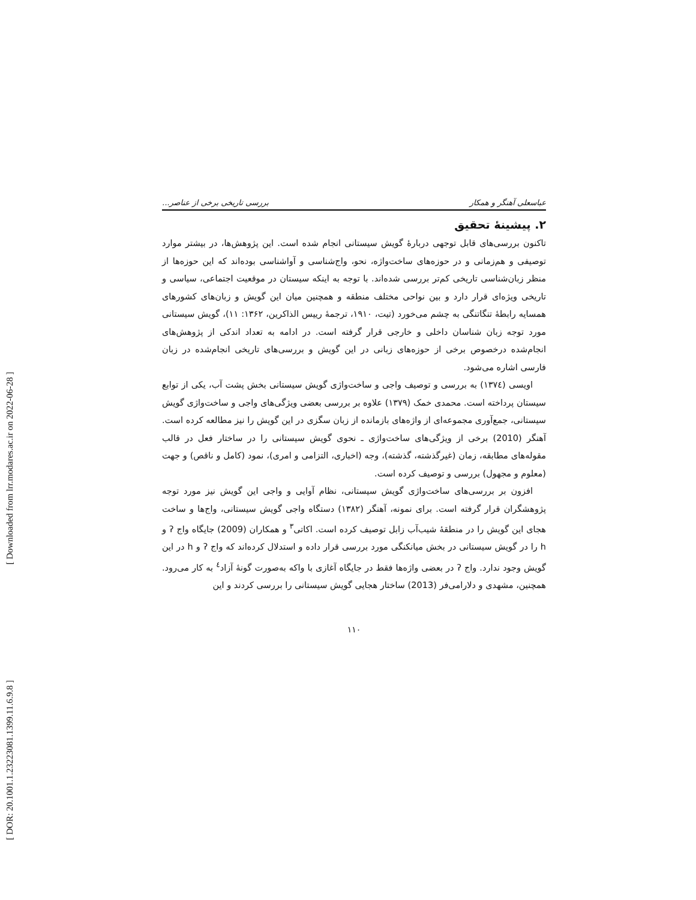[ DOR: 20.1001.1.23223081.1399.11.6.9.8 ] [ Downloaded from lrr.modares.ac.ir on 2022-06-28 ]
عباسعلی آهنگر و همکار بررسی تاریخی برخی از عناصر...
۲. پیشینهٔ تحقیق
تاکنون بررسی‌های قابل توجهی دربارهٔ گویش سیستانی انجام شده است. این پژوهش‌ها، در بیشتر موارد توصیفی و هم‌زمانی و در حوزه‌های ساخت‌واژه، نحو، واج‌شناسی و آواشناسی بوده‌اند که این حوزه‌ها از منظر زبان‌شناسی تاریخی کم‌تر بررسی شده‌اند. با توجه به اینکه سیستان در موقعیت اجتماعی، سیاسی و تاریخی ویژه‌ای قرار دارد و بین نواحی مختلف منطقه و همچنین میان این گویش و زبان‌های کشورهای همسایه رابطهٔ تنگاتنگی به چشم می‌خورد (تیت، ۱۹۱۰، ترجمهٔ رییس الذاکرین، ۱۳۶۲: ۱۱)، گویش سیستانی مورد توجه زبان شناسان داخلی و خارجی قرار گرفته است. در ادامه به تعداد اندکی از پژوهش‌های انجام‌شده درخصوص برخی از حوزه‌های زبانی در این گویش و بررسی‌های تاریخی انجام‌شده در زبان فارسی اشاره می‌شود.
اویسی (۱۳۷٤) به بررسی و توصیف واجی و ساخت‌واژی گویش سیستانی بخش پشت آب، یکی از توابع سیستان پرداخته است. محمدی خمک (۱۳۷۹) علاوه بر بررسی بعضی ویژگی‌های واجی و ساخت‌واژی گویش سیستانی، جمع‌آوری مجموعه‌ای از واژه‌های بازمانده از زبان سگزی در این گویش را نیز مطالعه کرده است. آهنگر (2010) برخی از ویژگی‌های ساخت‌واژی ـ نحوی گویش سیستانی را در ساختار فعل در قالب مقوله‌های مطابقه، زمان (غیرگذشته، گذشته)، وجه (اخباری، التزامی و امری)، نمود (کامل و ناقص) و جهت (معلوم و مجهول) بررسی و توصیف کرده است.
افزون بر بررسی‌های ساخت‌واژی گویش سیستانی، نظام آوایی و واجی این گویش نیز مورد توجه پژوهشگران قرار گرفته است. برای نمونه، آهنگر (۱۳۸۲) دستگاه واجی گویش سیستانی، واج‌ها و ساخت هجای این گویش را در منطقهٔ شیب‌آب زابل توصیف کرده است. اکاتی<sup>۳</sup> و همکاران (2009) جایگاه واج ʔ و h را در گویش سیستانی در بخش میانکنگی مورد بررسی قرار داده و استدلال کرده‌اند که واج ʔ و h در این گویش وجود ندارد. واج ʔ در بعضی واژه‌ها فقط در جایگاه آغازی با واکه به‌صورت گونهٔ آزاد<sup>٤</sup> به کار می‌رود. همچنین، مشهدی و دلارامی‌فر (2013) ساختار هجایی گویش سیستانی را بررسی کردند و این
۱۱۰